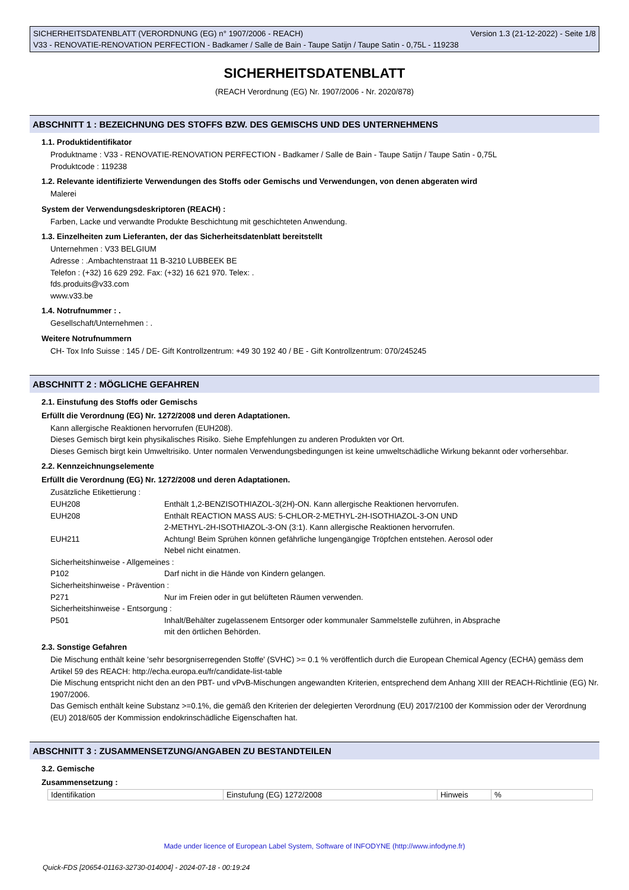SICHERHEITSDATENBLATT (VERORDNUNG (EG) n° 1907/2006 - REACH) Version 1.3 (21-12-2022) - Seite 1/8
V33 - RENOVATIE-RENOVATION PERFECTION - Badkamer / Salle de Bain - Taupe Satijn / Taupe Satin - 0,75L - 119238
SICHERHEITSDATENBLATT
(REACH Verordnung (EG) Nr. 1907/2006 - Nr. 2020/878)
ABSCHNITT 1 : BEZEICHNUNG DES STOFFS BZW. DES GEMISCHS UND DES UNTERNEHMENS
1.1. Produktidentifikator
Produktname : V33 - RENOVATIE-RENOVATION PERFECTION - Badkamer / Salle de Bain - Taupe Satijn / Taupe Satin - 0,75L
Produktcode : 119238
1.2. Relevante identifizierte Verwendungen des Stoffs oder Gemischs und Verwendungen, von denen abgeraten wird
Malerei
System der Verwendungsdeskriptoren (REACH) :
Farben, Lacke und verwandte Produkte Beschichtung mit geschichteten Anwendung.
1.3. Einzelheiten zum Lieferanten, der das Sicherheitsdatenblatt bereitstellt
Unternehmen : V33 BELGIUM
Adresse : .Ambachtenstraat 11 B-3210 LUBBEEK BE
Telefon : (+32) 16 629 292. Fax: (+32) 16 621 970. Telex: .
fds.produits@v33.com
www.v33.be
1.4. Notrufnummer : .
Gesellschaft/Unternehmen : .
Weitere Notrufnummern
CH- Tox Info Suisse : 145 / DE- Gift Kontrollzentrum: +49 30 192 40 / BE - Gift Kontrollzentrum: 070/245245
ABSCHNITT 2 : MÖGLICHE GEFAHREN
2.1. Einstufung des Stoffs oder Gemischs
Erfüllt die Verordnung (EG) Nr. 1272/2008 und deren Adaptationen.
Kann allergische Reaktionen hervorrufen (EUH208).
Dieses Gemisch birgt kein physikalisches Risiko. Siehe Empfehlungen zu anderen Produkten vor Ort.
Dieses Gemisch birgt kein Umweltrisiko. Unter normalen Verwendungsbedingungen ist keine umweltschädliche Wirkung bekannt oder vorhersehbar.
2.2. Kennzeichnungselemente
Erfüllt die Verordnung (EG) Nr. 1272/2008 und deren Adaptationen.
Zusätzliche Etikettierung :
EUH208 Enthält 1,2-BENZISOTHIAZOL-3(2H)-ON. Kann allergische Reaktionen hervorrufen.
EUH208 Enthält REACTION MASS AUS: 5-CHLOR-2-METHYL-2H-ISOTHIAZOL-3-ON UND
2-METHYL-2H-ISOTHIAZOL-3-ON (3:1). Kann allergische Reaktionen hervorrufen.
EUH211 Achtung! Beim Sprühen können gefährliche lungengängige Tröpfchen entstehen. Aerosol oder
Nebel nicht einatmen.
Sicherheitshinweise - Allgemeines :
P102 Darf nicht in die Hände von Kindern gelangen.
Sicherheitshinweise - Prävention :
P271 Nur im Freien oder in gut belüfteten Räumen verwenden.
Sicherheitshinweise - Entsorgung :
P501 Inhalt/Behälter zugelassenem Entsorger oder kommunaler Sammelstelle zuführen, in Absprache
mit den örtlichen Behörden.
2.3. Sonstige Gefahren
Die Mischung enthält keine 'sehr besorgniserregenden Stoffe' (SVHC) >= 0.1 % veröffentlich durch die European Chemical Agency (ECHA) gemäss dem Artikel 59 des REACH: http://echa.europa.eu/fr/candidate-list-table
Die Mischung entspricht nicht den an den PBT- und vPvB-Mischungen angewandten Kriterien, entsprechend dem Anhang XIII der REACH-Richtlinie (EG) Nr. 1907/2006.
Das Gemisch enthält keine Substanz >=0.1%, die gemäß den Kriterien der delegierten Verordnung (EU) 2017/2100 der Kommission oder der Verordnung (EU) 2018/605 der Kommission endokrinschädliche Eigenschaften hat.
ABSCHNITT 3 : ZUSAMMENSETZUNG/ANGABEN ZU BESTANDTEILEN
3.2. Gemische
Zusammensetzung :
| Identifikation | Einstufung (EG) 1272/2008 | Hinweis | % |
Made under licence of European Label System, Software of INFODYNE (http://www.infodyne.fr)
Quick-FDS [20654-01163-32730-014004] - 2024-07-18 - 00:19:24